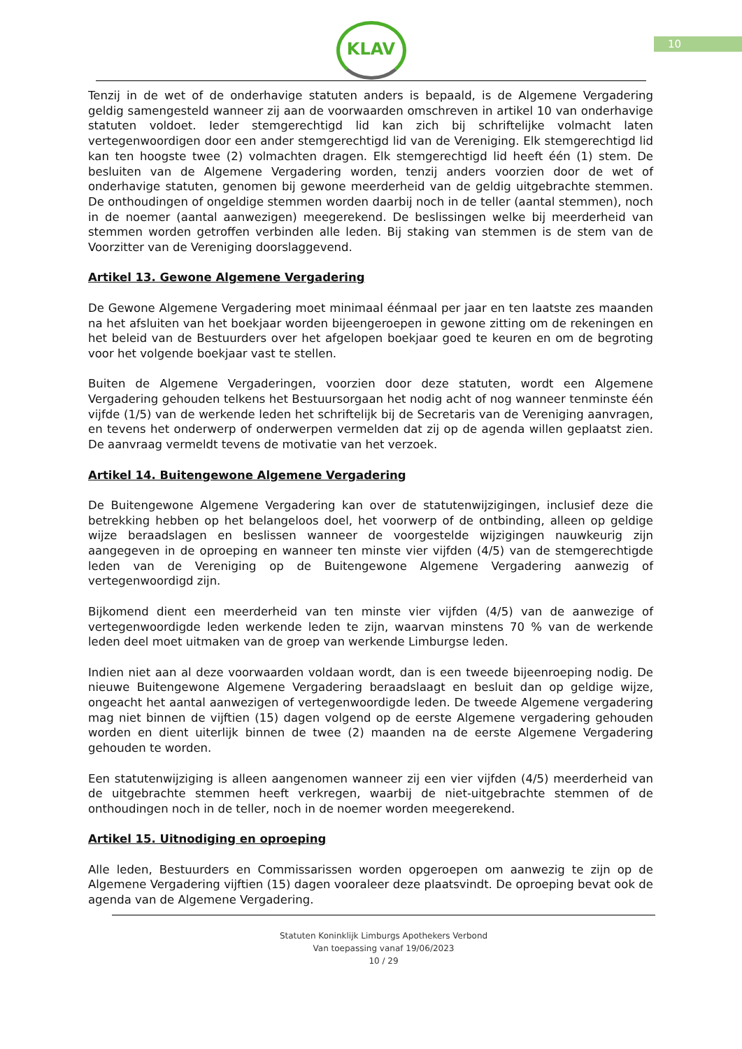10
KLAV
Tenzij in de wet of de onderhavige statuten anders is bepaald, is de Algemene Vergadering geldig samengesteld wanneer zij aan de voorwaarden omschreven in artikel 10 van onderhavige statuten voldoet. Ieder stemgerechtigd lid kan zich bij schriftelijke volmacht laten vertegenwoordigen door een ander stemgerechtigd lid van de Vereniging. Elk stemgerechtigd lid kan ten hoogste twee (2) volmachten dragen. Elk stemgerechtigd lid heeft één (1) stem. De besluiten van de Algemene Vergadering worden, tenzij anders voorzien door de wet of onderhavige statuten, genomen bij gewone meerderheid van de geldig uitgebrachte stemmen. De onthoudingen of ongeldige stemmen worden daarbij noch in de teller (aantal stemmen), noch in de noemer (aantal aanwezigen) meegerekend. De beslissingen welke bij meerderheid van stemmen worden getroffen verbinden alle leden. Bij staking van stemmen is de stem van de Voorzitter van de Vereniging doorslaggevend.
Artikel 13. Gewone Algemene Vergadering
De Gewone Algemene Vergadering moet minimaal éénmaal per jaar en ten laatste zes maanden na het afsluiten van het boekjaar worden bijeengeroepen in gewone zitting om de rekeningen en het beleid van de Bestuurders over het afgelopen boekjaar goed te keuren en om de begroting voor het volgende boekjaar vast te stellen.
Buiten de Algemene Vergaderingen, voorzien door deze statuten, wordt een Algemene Vergadering gehouden telkens het Bestuursorgaan het nodig acht of nog wanneer tenminste één vijfde (1/5) van de werkende leden het schriftelijk bij de Secretaris van de Vereniging aanvragen, en tevens het onderwerp of onderwerpen vermelden dat zij op de agenda willen geplaatst zien. De aanvraag vermeldt tevens de motivatie van het verzoek.
Artikel 14. Buitengewone Algemene Vergadering
De Buitengewone Algemene Vergadering kan over de statutenwijzigingen, inclusief deze die betrekking hebben op het belangeloos doel, het voorwerp of de ontbinding, alleen op geldige wijze beraadslagen en beslissen wanneer de voorgestelde wijzigingen nauwkeurig zijn aangegeven in de oproeping en wanneer ten minste vier vijfden (4/5) van de stemgerechtigde leden van de Vereniging op de Buitengewone Algemene Vergadering aanwezig of vertegenwoordigd zijn.
Bijkomend dient een meerderheid van ten minste vier vijfden (4/5) van de aanwezige of vertegenwoordigde leden werkende leden te zijn, waarvan minstens 70 % van de werkende leden deel moet uitmaken van de groep van werkende Limburgse leden.
Indien niet aan al deze voorwaarden voldaan wordt, dan is een tweede bijeenroeping nodig. De nieuwe Buitengewone Algemene Vergadering beraadslaagt en besluit dan op geldige wijze, ongeacht het aantal aanwezigen of vertegenwoordigde leden. De tweede Algemene vergadering mag niet binnen de vijftien (15) dagen volgend op de eerste Algemene vergadering gehouden worden en dient uiterlijk binnen de twee (2) maanden na de eerste Algemene Vergadering gehouden te worden.
Een statutenwijziging is alleen aangenomen wanneer zij een vier vijfden (4/5) meerderheid van de uitgebrachte stemmen heeft verkregen, waarbij de niet-uitgebrachte stemmen of de onthoudingen noch in de teller, noch in de noemer worden meegerekend.
Artikel 15. Uitnodiging en oproeping
Alle leden, Bestuurders en Commissarissen worden opgeroepen om aanwezig te zijn op de Algemene Vergadering vijftien (15) dagen vooraleer deze plaatsvindt. De oproeping bevat ook de agenda van de Algemene Vergadering.
Statuten Koninklijk Limburgs Apothekers Verbond
Van toepassing vanaf 19/06/2023
10 / 29